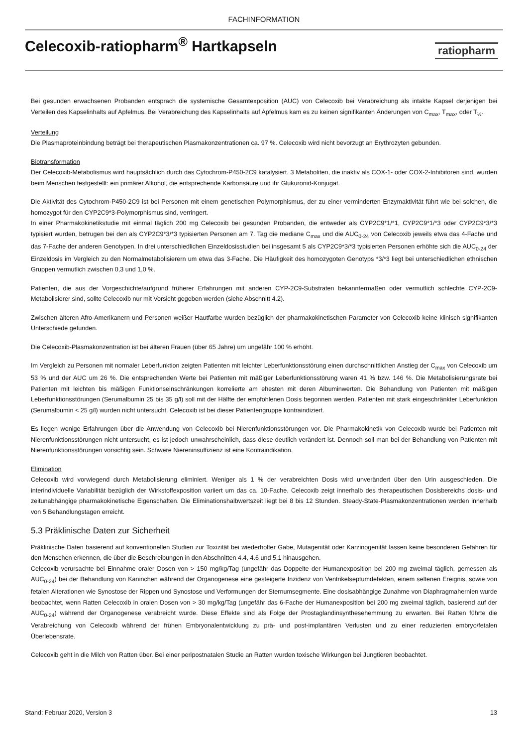FACHINFORMATION
Celecoxib-ratiopharm<sup>®</sup> Hartkapseln
ratiopharm
Bei gesunden erwachsenen Probanden entsprach die systemische Gesamtexposition (AUC) von Celecoxib bei Verabreichung als intakte Kapsel derjenigen bei Verteilen des Kapselinhalts auf Apfelmus. Bei Verabreichung des Kapselinhalts auf Apfelmus kam es zu keinen signifikanten Änderungen von C<sub>max</sub>, T<sub>max</sub>, oder T<sub>½</sub>.
Verteilung
Die Plasmaproteinbindung beträgt bei therapeutischen Plasmakonzentrationen ca. 97 %. Celecoxib wird nicht bevorzugt an Erythrozyten gebunden.
Biotransformation
Der Celecoxib-Metabolismus wird hauptsächlich durch das Cytochrom-P450-2C9 katalysiert. 3 Metaboliten, die inaktiv als COX-1- oder COX-2-Inhibitoren sind, wurden beim Menschen festgestellt: ein primärer Alkohol, die entsprechende Karbonsäure und ihr Glukuronid-Konjugat.
Die Aktivität des Cytochrom-P450-2C9 ist bei Personen mit einem genetischen Polymorphismus, der zu einer verminderten Enzymaktivität führt wie bei solchen, die homozygot für den CYP2C9*3-Polymorphismus sind, verringert.
In einer Pharmakokinetikstudie mit einmal täglich 200 mg Celecoxib bei gesunden Probanden, die entweder als CYP2C9*1/*1, CYP2C9*1/*3 oder CYP2C9*3/*3 typisiert wurden, betrugen bei den als CYP2C9*3/*3 typisierten Personen am 7. Tag die mediane C<sub>max</sub> und die AUC<sub>0-24</sub> von Celecoxib jeweils etwa das 4-Fache und das 7-Fache der anderen Genotypen. In drei unterschiedlichen Einzeldosisstudien bei insgesamt 5 als CYP2C9*3/*3 typisierten Personen erhöhte sich die AUC<sub>0-24</sub> der Einzeldosis im Vergleich zu den Normalmetabolisierern um etwa das 3-Fache. Die Häufigkeit des homozygoten Genotyps *3/*3 liegt bei unterschiedlichen ethnischen Gruppen vermutlich zwischen 0,3 und 1,0 %.
Patienten, die aus der Vorgeschichte/aufgrund früherer Erfahrungen mit anderen CYP-2C9-Substraten bekanntermaßen oder vermutlich schlechte CYP-2C9-Metabolisierer sind, sollte Celecoxib nur mit Vorsicht gegeben werden (siehe Abschnitt 4.2).
Zwischen älteren Afro-Amerikanern und Personen weißer Hautfarbe wurden bezüglich der pharmakokinetischen Parameter von Celecoxib keine klinisch signifikanten Unterschiede gefunden.
Die Celecoxib-Plasmakonzentration ist bei älteren Frauen (über 65 Jahre) um ungefähr 100 % erhöht.
Im Vergleich zu Personen mit normaler Leberfunktion zeigten Patienten mit leichter Leberfunktionsstörung einen durchschnittlichen Anstieg der C<sub>max</sub> von Celecoxib um 53 % und der AUC um 26 %. Die entsprechenden Werte bei Patienten mit mäßiger Leberfunktionsstörung waren 41 % bzw. 146 %. Die Metabolisierungsrate bei Patienten mit leichten bis mäßigen Funktionseinschränkungen korrelierte am ehesten mit deren Albuminwerten. Die Behandlung von Patienten mit mäßigen Leberfunktionsstörungen (Serumalbumin 25 bis 35 g/l) soll mit der Hälfte der empfohlenen Dosis begonnen werden. Patienten mit stark eingeschränkter Leberfunktion (Serumalbumin < 25 g/l) wurden nicht untersucht. Celecoxib ist bei dieser Patientengruppe kontraindiziert.
Es liegen wenige Erfahrungen über die Anwendung von Celecoxib bei Nierenfunktionsstörungen vor. Die Pharmakokinetik von Celecoxib wurde bei Patienten mit Nierenfunktionsstörungen nicht untersucht, es ist jedoch unwahrscheinlich, dass diese deutlich verändert ist. Dennoch soll man bei der Behandlung von Patienten mit Nierenfunktionsstörungen vorsichtig sein. Schwere Niereninsuffizienz ist eine Kontraindikation.
Elimination
Celecoxib wird vorwiegend durch Metabolisierung eliminiert. Weniger als 1 % der verabreichten Dosis wird unverändert über den Urin ausgeschieden. Die interindividuelle Variabilität bezüglich der Wirkstoffexposition variiert um das ca. 10-Fache. Celecoxib zeigt innerhalb des therapeutischen Dosisbereichs dosis- und zeitunabhängige pharmakokinetische Eigenschaften. Die Eliminationshalbwertszeit liegt bei 8 bis 12 Stunden. Steady-State-Plasmakonzentrationen werden innerhalb von 5 Behandlungstagen erreicht.
5.3 Präklinische Daten zur Sicherheit
Präklinische Daten basierend auf konventionellen Studien zur Toxizität bei wiederholter Gabe, Mutagenität oder Karzinogenität lassen keine besonderen Gefahren für den Menschen erkennen, die über die Beschreibungen in den Abschnitten 4.4, 4.6 und 5.1 hinausgehen.
Celecoxib verursachte bei Einnahme oraler Dosen von > 150 mg/kg/Tag (ungefähr das Doppelte der Humanexposition bei 200 mg zweimal täglich, gemessen als AUC<sub>0-24</sub>) bei der Behandlung von Kaninchen während der Organogenese eine gesteigerte Inzidenz von Ventrikelseptumdefekten, einem seltenen Ereignis, sowie von fetalen Alterationen wie Synostose der Rippen und Synostose und Verformungen der Sternumsegmente. Eine dosisabhängige Zunahme von Diaphragmahernien wurde beobachtet, wenn Ratten Celecoxib in oralen Dosen von > 30 mg/kg/Tag (ungefähr das 6-Fache der Humanexposition bei 200 mg zweimal täglich, basierend auf der AUC<sub>0-24</sub>) während der Organogenese verabreicht wurde. Diese Effekte sind als Folge der Prostaglandinsynthesehemmung zu erwarten. Bei Ratten führte die Verabreichung von Celecoxib während der frühen Embryonalentwicklung zu prä- und post-implantären Verlusten und zu einer reduzierten embryo/fetalen Überlebensrate.
Celecoxib geht in die Milch von Ratten über. Bei einer peripostnatalen Studie an Ratten wurden toxische Wirkungen bei Jungtieren beobachtet.
Stand: Februar 2020, Version 3 13